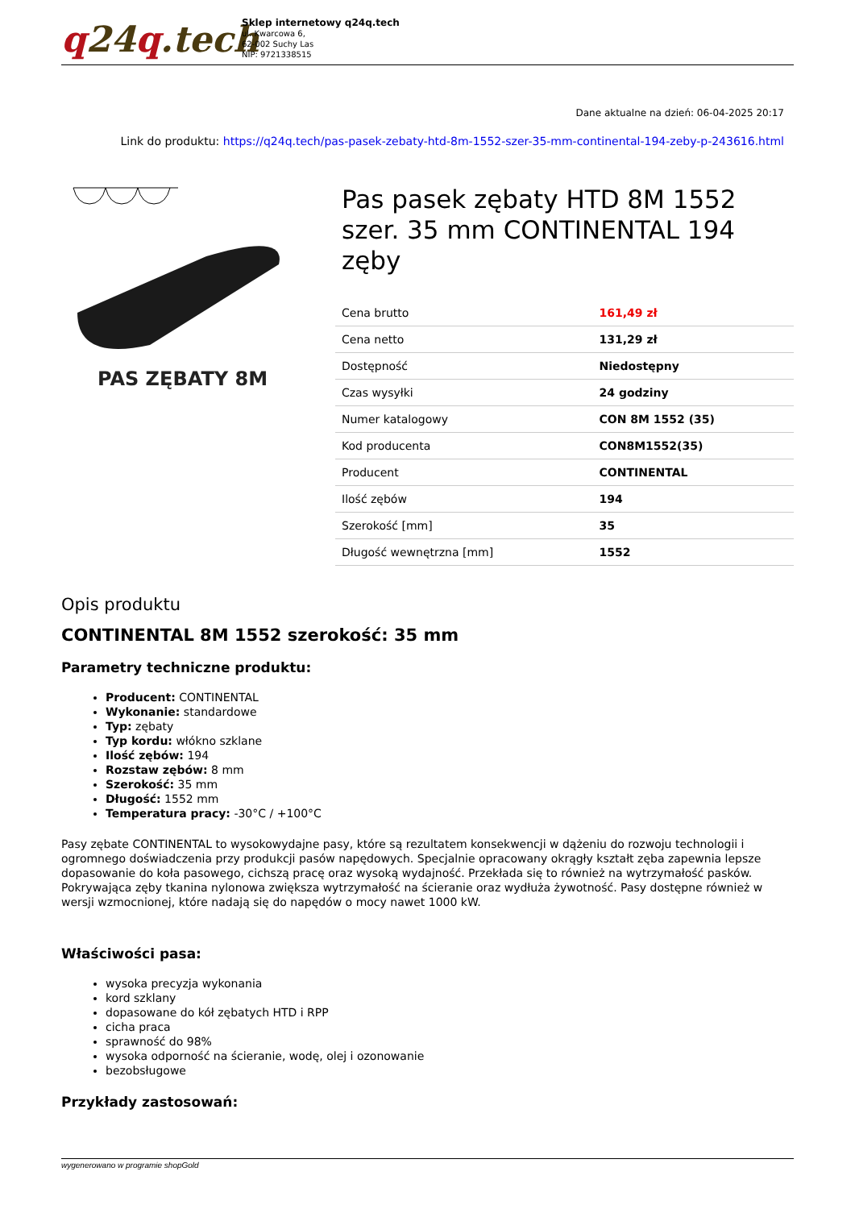q24q.tech
Sklep internetowy q24q.tech
ul. Kwarcowa 6,
62-002 Suchy Las
NIP: 9721338515
Dane aktualne na dzień: 06-04-2025 20:17
Link do produktu: https://q24q.tech/pas-pasek-zebaty-htd-8m-1552-szer-35-mm-continental-194-zeby-p-243616.html
PAS ZĘBATY 8M
Pas pasek zębaty HTD 8M 1552 szer. 35 mm CONTINENTAL 194 zęby
| Cena brutto | 161,49 zł |
| Cena netto | 131,29 zł |
| Dostępność | Niedostępny |
| Czas wysyłki | 24 godziny |
| Numer katalogowy | CON 8M 1552 (35) |
| Kod producenta | CON8M1552(35) |
| Producent | CONTINENTAL |
| Ilość zębów | 194 |
| Szerokość [mm] | 35 |
| Długość wewnętrzna [mm] | 1552 |
Opis produktu
CONTINENTAL 8M 1552 szerokość: 35 mm
Parametry techniczne produktu:
Producent: CONTINENTAL
Wykonanie: standardowe
Typ: zębaty
Typ kordu: włókno szklane
Ilość zębów: 194
Rozstaw zębów: 8 mm
Szerokość: 35 mm
Długość: 1552 mm
Temperatura pracy: -30°C / +100°C
Pasy zębate CONTINENTAL to wysokowydajne pasy, które są rezultatem konsekwencji w dążeniu do rozwoju technologii i ogromnego doświadczenia przy produkcji pasów napędowych. Specjalnie opracowany okrągły kształt zęba zapewnia lepsze dopasowanie do koła pasowego, cichszą pracę oraz wysoką wydajność. Przekłada się to również na wytrzymałość pasków. Pokrywająca zęby tkanina nylonowa zwiększa wytrzymałość na ścieranie oraz wydłuża żywotność. Pasy dostępne również w wersji wzmocnionej, które nadają się do napędów o mocy nawet 1000 kW.
Właściwości pasa:
wysoka precyzja wykonania
kord szklany
dopasowane do kół zębatych HTD i RPP
cicha praca
sprawność do 98%
wysoka odporność na ścieranie, wodę, olej i ozonowanie
bezobsługowe
Przykłady zastosowań:
wygenerowano w programie shopGold